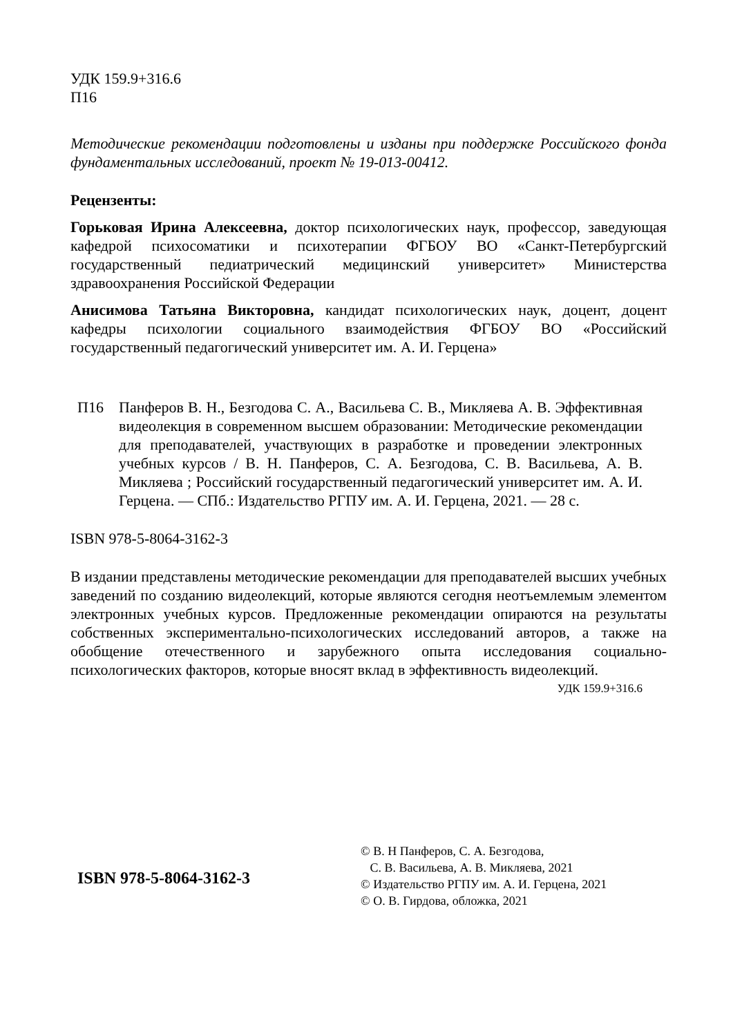УДК 159.9+316.6
П16
Методические рекомендации подготовлены и изданы при поддержке Российского фонда фундаментальных исследований, проект № 19-013-00412.
Рецензенты:
Горьковая Ирина Алексеевна, доктор психологических наук, профессор, заведующая кафедрой психосоматики и психотерапии ФГБОУ ВО «Санкт-Петербургский государственный педиатрический медицинский университет» Министерства здравоохранения Российской Федерации
Анисимова Татьяна Викторовна, кандидат психологических наук, доцент, доцент кафедры психологии социального взаимодействия ФГБОУ ВО «Российский государственный педагогический университет им. А. И. Герцена»
П16 Панферов В. Н., Безгодова С. А., Васильева С. В., Микляева А. В. Эффективная видеолекция в современном высшем образовании: Методические рекомендации для преподавателей, участвующих в разработке и проведении электронных учебных курсов / В. Н. Панферов, С. А. Безгодова, С. В. Васильева, А. В. Микляева ; Российский государственный педагогический университет им. А. И. Герцена. — СПб.: Издательство РГПУ им. А. И. Герцена, 2021. — 28 с.
ISBN 978-5-8064-3162-3
В издании представлены методические рекомендации для преподавателей высших учебных заведений по созданию видеолекций, которые являются сегодня неотъемлемым элементом электронных учебных курсов. Предложенные рекомендации опираются на результаты собственных экспериментально-психологических исследований авторов, а также на обобщение отечественного и зарубежного опыта исследования социально-психологических факторов, которые вносят вклад в эффективность видеолекций.
УДК 159.9+316.6
ISBN 978-5-8064-3162-3
© В. Н Панферов, С. А. Безгодова,
С. В. Васильева, А. В. Микляева, 2021
© Издательство РГПУ им. А. И. Герцена, 2021
© О. В. Гирдова, обложка, 2021